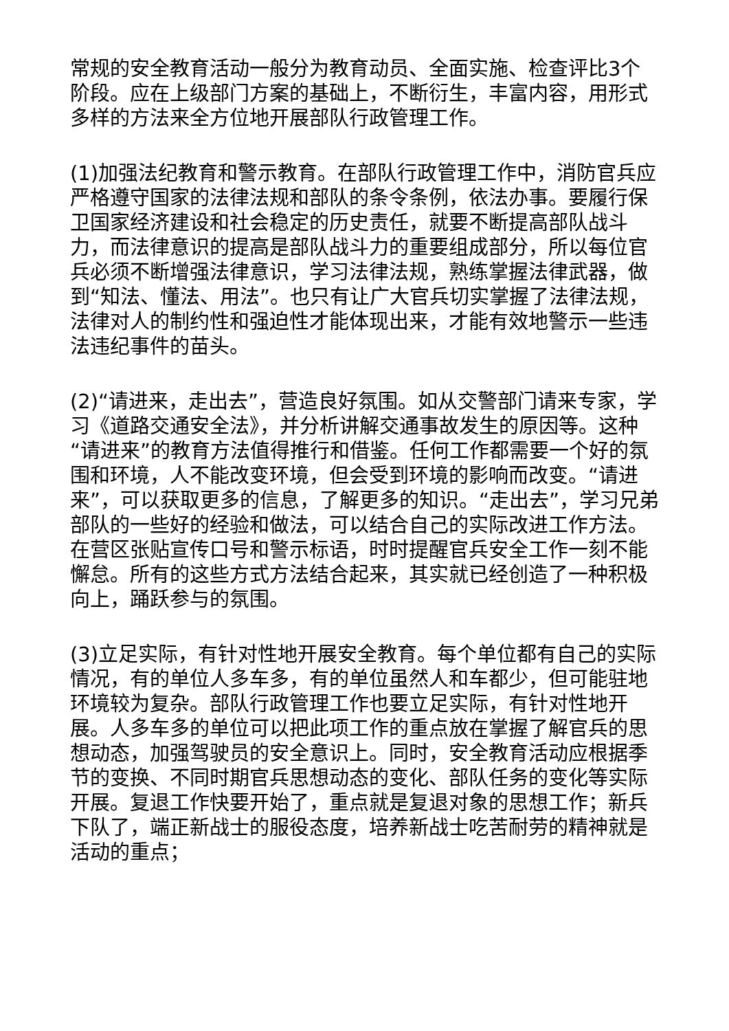常规的安全教育活动一般分为教育动员、全面实施、检查评比3个阶段。应在上级部门方案的基础上，不断衍生，丰富内容，用形式多样的方法来全方位地开展部队行政管理工作。
(1)加强法纪教育和警示教育。在部队行政管理工作中，消防官兵应严格遵守国家的法律法规和部队的条令条例，依法办事。要履行保卫国家经济建设和社会稳定的历史责任，就要不断提高部队战斗力，而法律意识的提高是部队战斗力的重要组成部分，所以每位官兵必须不断增强法律意识，学习法律法规，熟练掌握法律武器，做到“知法、懂法、用法”。也只有让广大官兵切实掌握了法律法规，法律对人的制约性和强迫性才能体现出来，才能有效地警示一些违法违纪事件的苗头。
(2)“请进来，走出去”，营造良好氛围。如从交警部门请来专家，学习《道路交通安全法》，并分析讲解交通事故发生的原因等。这种“请进来”的教育方法值得推行和借鉴。任何工作都需要一个好的氛围和环境，人不能改变环境，但会受到环境的影响而改变。“请进来”，可以获取更多的信息，了解更多的知识。“走出去”，学习兄弟部队的一些好的经验和做法，可以结合自己的实际改进工作方法。在营区张贴宣传口号和警示标语，时时提醒官兵安全工作一刻不能懈怠。所有的这些方式方法结合起来，其实就已经创造了一种积极向上，踊跃参与的氛围。
(3)立足实际，有针对性地开展安全教育。每个单位都有自己的实际情况，有的单位人多车多，有的单位虽然人和车都少，但可能驻地环境较为复杂。部队行政管理工作也要立足实际，有针对性地开展。人多车多的单位可以把此项工作的重点放在掌握了解官兵的思想动态，加强驾驶员的安全意识上。同时，安全教育活动应根据季节的变换、不同时期官兵思想动态的变化、部队任务的变化等实际开展。复退工作快要开始了，重点就是复退对象的思想工作；新兵下队了，端正新战士的服役态度，培养新战士吃苦耐劳的精神就是活动的重点；